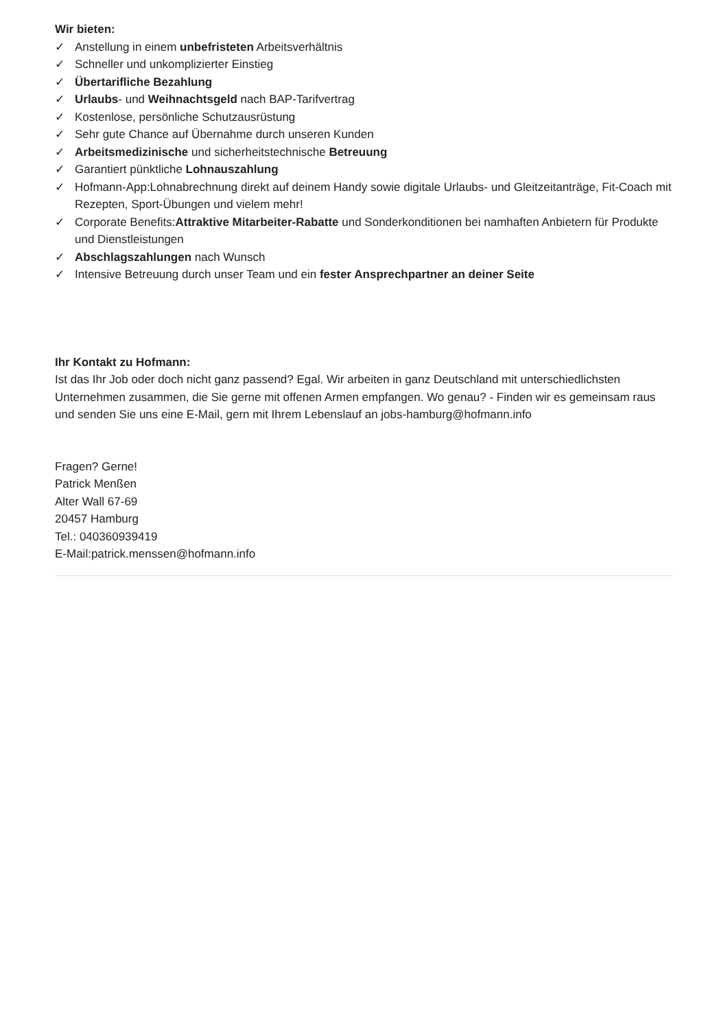Wir bieten:
✓ Anstellung in einem unbefristeten Arbeitsverhältnis
✓ Schneller und unkomplizierter Einstieg
✓ Übertarifliche Bezahlung
✓ Urlaubs- und Weihnachtsgeld nach BAP-Tarifvertrag
✓ Kostenlose, persönliche Schutzausrüstung
✓ Sehr gute Chance auf Übernahme durch unseren Kunden
✓ Arbeitsmedizinische und sicherheitstechnische Betreuung
✓ Garantiert pünktliche Lohnauszahlung
✓ Hofmann-App:Lohnabrechnung direkt auf deinem Handy sowie digitale Urlaubs- und Gleitzeitanträge, Fit-Coach mit Rezepten, Sport-Übungen und vielem mehr!
✓ Corporate Benefits:Attraktive Mitarbeiter-Rabatte und Sonderkonditionen bei namhaften Anbietern für Produkte und Dienstleistungen
✓ Abschlagszahlungen nach Wunsch
✓ Intensive Betreuung durch unser Team und ein fester Ansprechpartner an deiner Seite
Ihr Kontakt zu Hofmann:
Ist das Ihr Job oder doch nicht ganz passend? Egal. Wir arbeiten in ganz Deutschland mit unterschiedlichsten Unternehmen zusammen, die Sie gerne mit offenen Armen empfangen. Wo genau? - Finden wir es gemeinsam raus und senden Sie uns eine E-Mail, gern mit Ihrem Lebenslauf an jobs-hamburg@hofmann.info
Fragen? Gerne!
Patrick Menßen
Alter Wall 67-69
20457 Hamburg
Tel.: 040360939419
E-Mail:patrick.menssen@hofmann.info